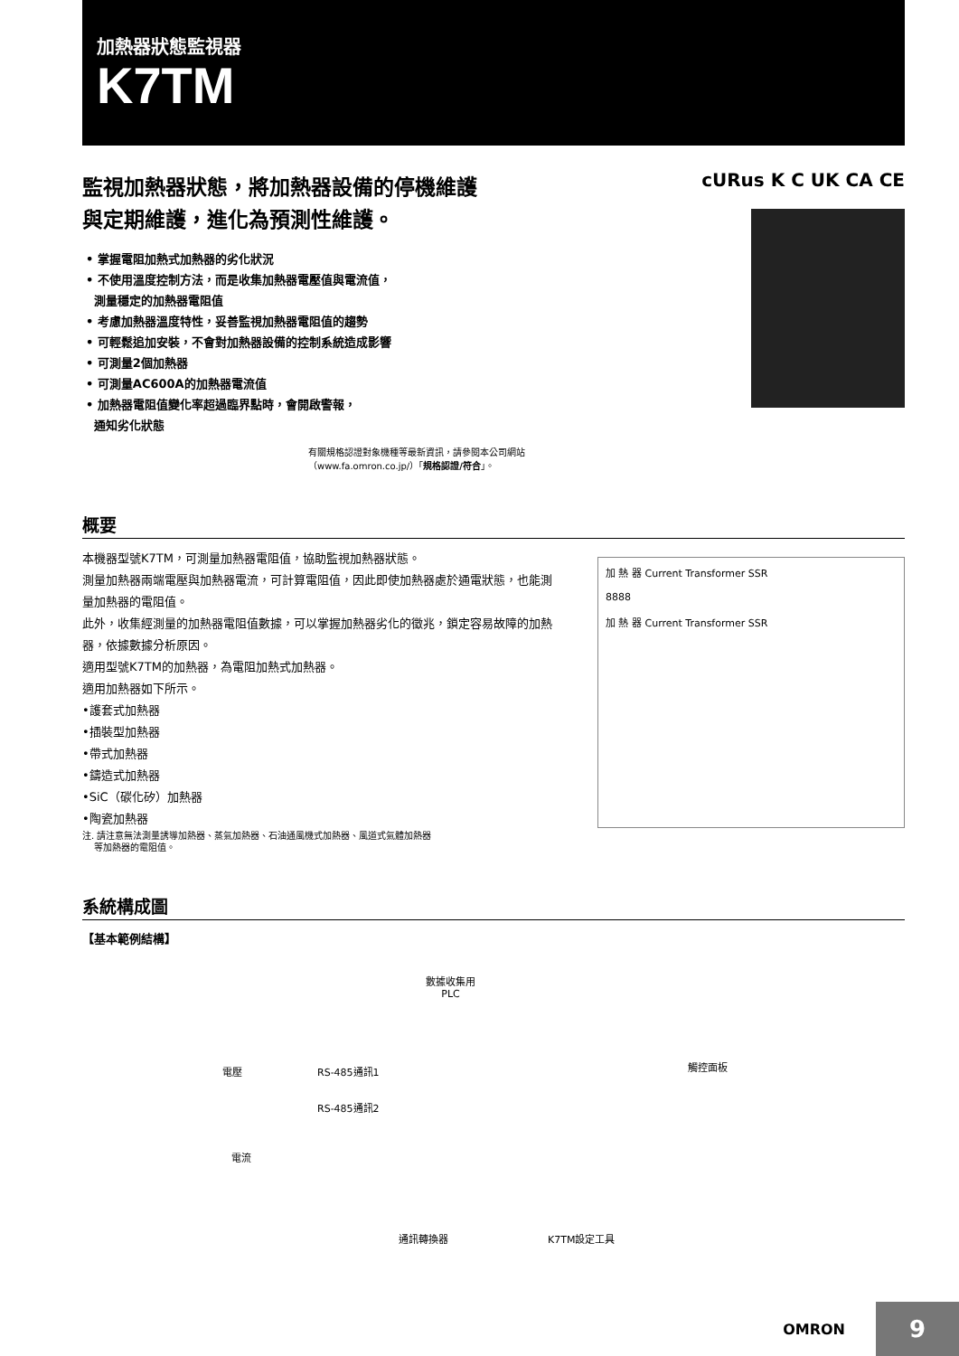加熱器狀態監視器
K7TM
監視加熱器狀態，將加熱器設備的停機維護
與定期維護，進化為預測性維護。
• 掌握電阻加熱式加熱器的劣化狀況
• 不使用溫度控制方法，而是收集加熱器電壓值與電流值，
測量穩定的加熱器電阻值
• 考慮加熱器溫度特性，妥善監視加熱器電阻值的趨勢
• 可輕鬆追加安裝，不會對加熱器設備的控制系統造成影響
• 可測量2個加熱器
• 可測量AC600A的加熱器電流值
• 加熱器電阻值變化率超過臨界點時，會開啟警報，
通知劣化狀態
cURus K C UK CA CE
有關規格認證對象機種等最新資訊，請參閱本公司網站（www.fa.omron.co.jp/）「規格認證/符合」。
概要
本機器型號K7TM，可測量加熱器電阻值，協助監視加熱器狀態。
測量加熱器兩端電壓與加熱器電流，可計算電阻值，因此即使加熱器處於通電狀態，也能測量加熱器的電阻值。
此外，收集經測量的加熱器電阻值數據，可以掌握加熱器劣化的徵兆，鎖定容易故障的加熱器，依據數據分析原因。
適用型號K7TM的加熱器，為電阻加熱式加熱器。
適用加熱器如下所示。
•護套式加熱器
•插裝型加熱器
•帶式加熱器
•鑄造式加熱器
•SiC（碳化矽）加熱器
•陶瓷加熱器
注. 請注意無法測量誘導加熱器、蒸氣加熱器、石油通風機式加熱器、風道式氣體加熱器
等加熱器的電阻值。
加 熱 器 Current Transformer SSR
8888
加 熱 器 Current Transformer SSR
系統構成圖
【基本範例結構】
數據收集用
PLC
電壓 RS-485通訊1 觸控面板
RS-485通訊2
電流
通訊轉換器 K7TM設定工具
OMRON 9